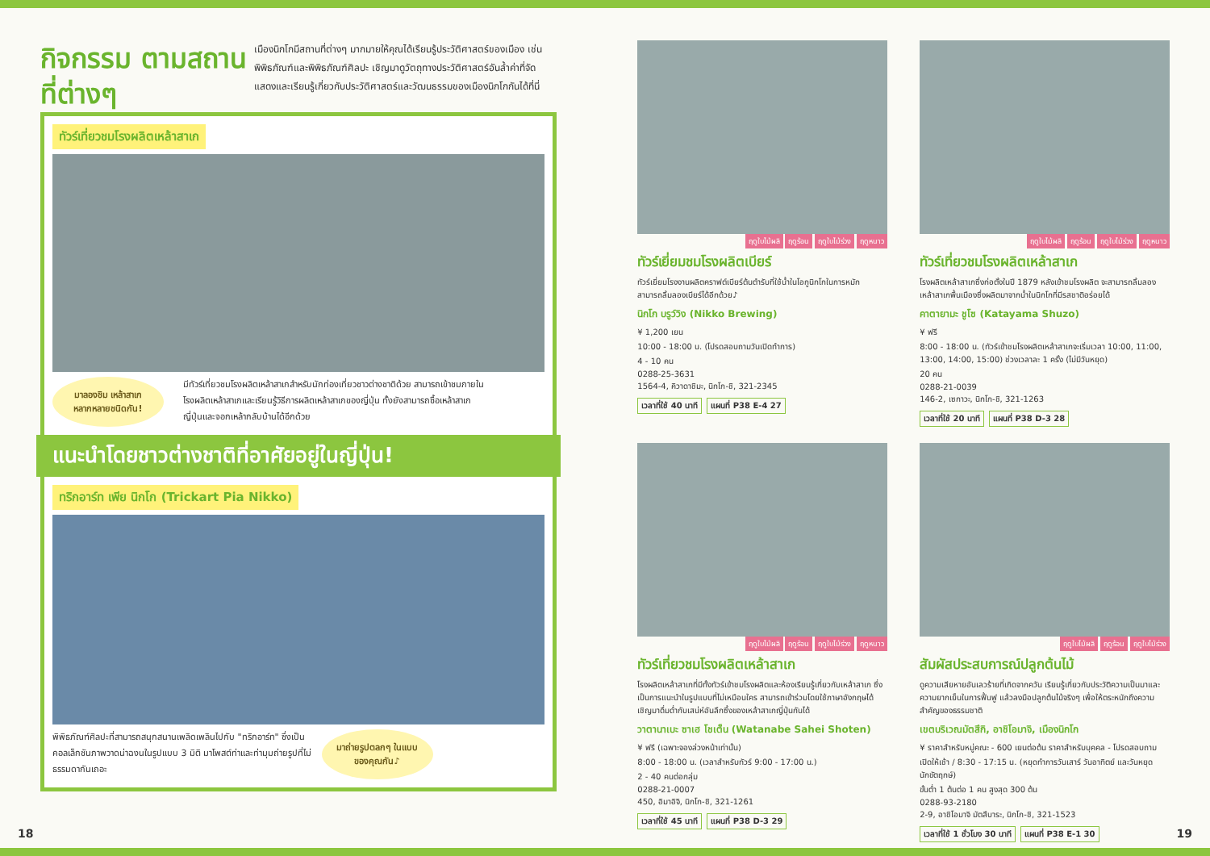กิจกรรม ตามสถานที่ต่างๆ
เมืองนิกโกมีสถานที่ต่างๆ มากมายให้คุณได้เรียนรู้ประวัติศาสตร์ของเมือง เช่น พิพิธภัณฑ์และพิพิธภัณฑ์ศิลปะ เชิญมาดูวัตถุทางประวัติศาสตร์อันล้ำค่าที่จัดแสดงและเรียนรู้เกี่ยวกับประวัติศาสตร์และวัฒนธรรมของเมืองนิกโกกันได้ที่นี่
ทัวร์เที่ยวชมโรงผลิตเหล้าสาเก
มาลองชิม เหล้าสาเก หลากหลายชนิดกัน!
มีทัวร์เที่ยวชมโรงผลิตเหล้าสาเกสำหรับนักท่องเที่ยวชาวต่างชาติด้วย สามารถเข้าชมภายในโรงผลิตเหล้าสาเกและเรียนรู้วิธีการผลิตเหล้าสาเกของญี่ปุ่น ทั้งยังสามารถซื้อเหล้าสาเกญี่ปุ่นและจอกเหล้ากลับบ้านได้อีกด้วย
แนะนำโดยชาวต่างชาติที่อาศัยอยู่ในญี่ปุ่น!
ทริกอาร์ท เพีย นิกโก (Trickart Pia Nikko)
พิพิธภัณฑ์ศิลปะที่สามารถสนุกสนานเพลิดเพลินไปกับ "ทริกอาร์ท" ซึ่งเป็นคอลเล็กชันภาพวาดน่าฉงนในรูปแบบ 3 มิติ มาโพสต์ท่าและท่ามุมถ่ายรูปที่ไม่ธรรมดากันเถอะ
มาถ่ายรูปตลกๆ ในแบบของคุณกัน♪
ฤดูใบไม้ผลิ ฤดูร้อน ฤดูใบไม้ร่วง ฤดูหนาว
ทัวร์เยี่ยมชมโรงผลิตเบียร์
ทัวร์เยี่ยมโรงงานผลิตคราฟต์เบียร์ต้นตำรับที่ใช้น้ำในโอกูนิกโกในการหมัก สามารถลิ้มลองเบียร์ได้อีกด้วย♪
นิกโก บรูว์วิง (Nikko Brewing)
¥ 1,200 เยน
10:00 - 18:00 น. (โปรดสอบถามวันเปิดทำการ)
4 - 10 คน
0288-25-3631
1564-4, คิวาดาชิมะ, นิกโก-ชิ, 321-2345
เวลาที่ใช้ 40 นาที แผนที่ P38 E-4 27
ฤดูใบไม้ผลิ ฤดูร้อน ฤดูใบไม้ร่วง ฤดูหนาว
ทัวร์เที่ยวชมโรงผลิตเหล้าสาเก
โรงผลิตเหล้าสาเกซึ่งก่อตั้งในปี 1879 หลังเข้าชมโรงผลิต จะสามารถลิ้มลองเหล้าสาเกพื้นเมืองซึ่งผลิตมาจากน้ำในนิกโกที่มีรสชาติอร่อยได้
คาตายามะ ชูโซ (Katayama Shuzo)
¥ ฟรี
8:00 - 18:00 น. (ทัวร์เข้าชมโรงผลิตเหล้าสาเกจะเริ่มเวลา 10:00, 11:00, 13:00, 14:00, 15:00) ช่วงเวลาละ 1 ครั้ง (ไม่มีวันหยุด)
20 คน
0288-21-0039
146-2, เซกาวะ, นิกโก-ชิ, 321-1263
เวลาที่ใช้ 20 นาที แผนที่ P38 D-3 28
ฤดูใบไม้ผลิ ฤดูร้อน ฤดูใบไม้ร่วง ฤดูหนาว
ทัวร์เที่ยวชมโรงผลิตเหล้าสาเก
โรงผลิตเหล้าสาเกที่มีทั้งทัวร์เข้าชมโรงผลิตและห้องเรียนรู้เกี่ยวกับเหล้าสาเก ซึ่งเป็นการแนะนำในรูปแบบที่ไม่เหมือนใคร สามารถเข้าร่วมโดยใช้ภาษาอังกฤษได้ เชิญมาดื่มด่ำกับเสน่ห์อันลึกซึ้งของเหล้าสาเกญี่ปุ่นกันได้
วาตานาเบะ ซาเฮ โชเต็น (Watanabe Sahei Shoten)
¥ ฟรี (เฉพาะจองล่วงหน้าเท่านั้น)
8:00 - 18:00 น. (เวลาสำหรับทัวร์ 9:00 - 17:00 น.)
2 - 40 คนต่อกลุ่ม
0288-21-0007
450, อิมาอิจิ, นิกโก-ชิ, 321-1261
เวลาที่ใช้ 45 นาที แผนที่ P38 D-3 29
ฤดูใบไม้ผลิ ฤดูร้อน ฤดูใบไม้ร่วง
สัมผัสประสบการณ์ปลูกต้นไม้
ดูความเสียหายอันเลวร้ายที่เกิดจากควัน เรียนรู้เกี่ยวกับประวัติความเป็นมาและความยากเย็นในการฟื้นฟู แล้วลงมือปลูกต้นไม้จริงๆ เพื่อให้ตระหนักถึงความสำคัญของธรรมชาติ
เขตบริเวณมัตสึกิ, อาชิโอมาจิ, เมืองนิกโก
¥ ราคาสำหรับหมู่คณะ - 600 เยนต่อต้น ราคาสำหรับบุคคล - โปรดสอบถาม
เปิดให้เช้า / 8:30 - 17:15 น. (หยุดทำการวันเสาร์ วันอาทิตย์ และวันหยุดนักขัตฤกษ์)
ขั้นต่ำ 1 ต้นต่อ 1 คน สูงสุด 300 ต้น
0288-93-2180
2-9, อาชิโอมาจิ มัตสึบาระ, นิกโก-ชิ, 321-1523
เวลาที่ใช้ 1 ชั่วโมง 30 นาที แผนที่ P38 E-1 30
18 19